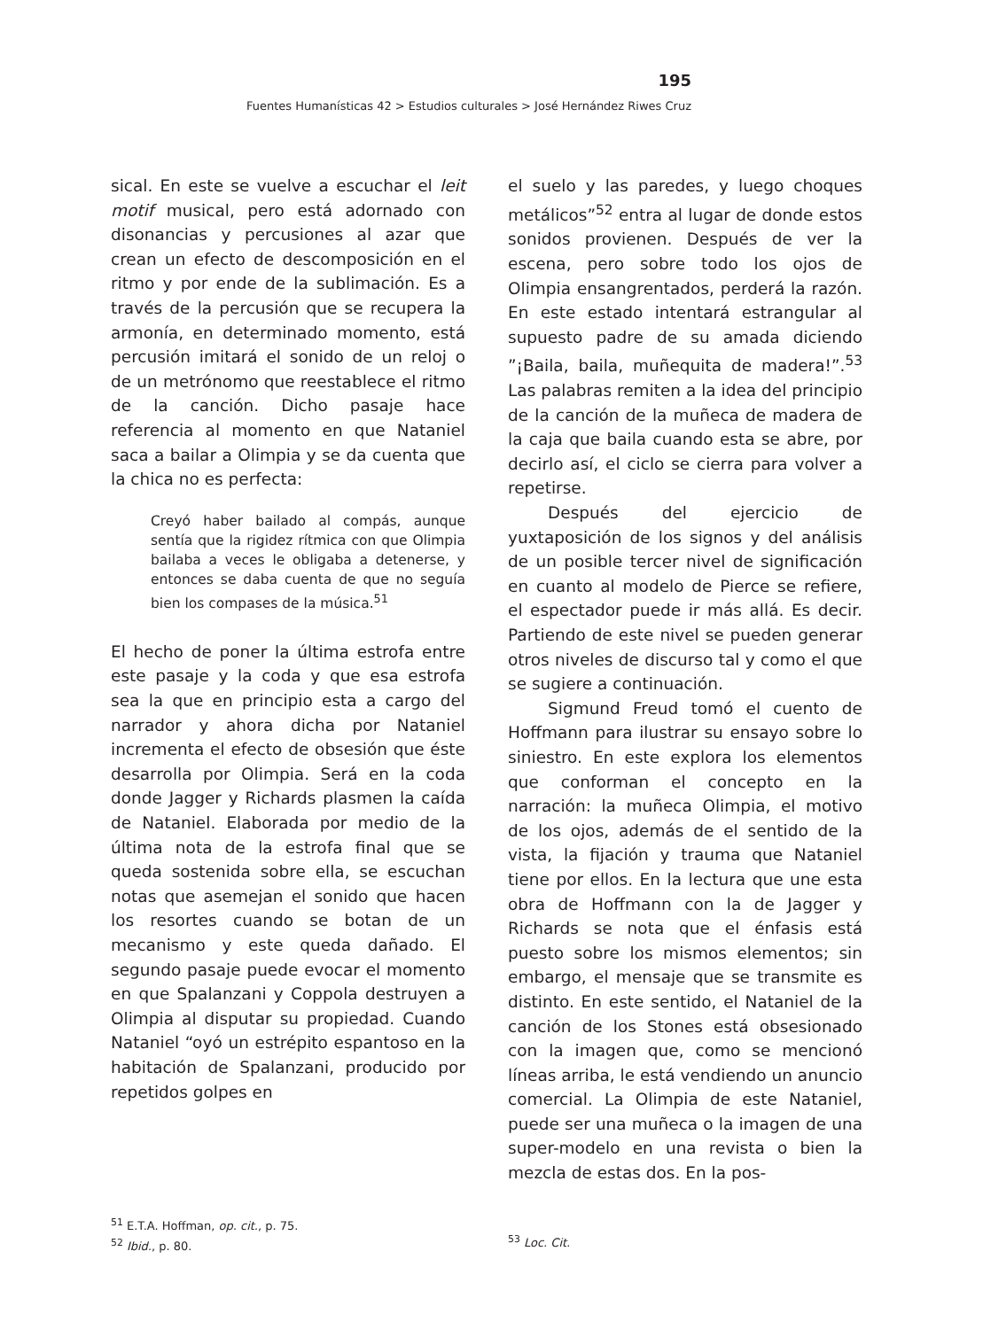195
Fuentes Humanísticas 42 > Estudios culturales > José Hernández Riwes Cruz
sical. En este se vuelve a escuchar el leit motif musical, pero está adornado con disonancias y percusiones al azar que crean un efecto de descomposición en el ritmo y por ende de la sublimación. Es a través de la percusión que se recupera la armonía, en determinado momento, está percusión imitará el sonido de un reloj o de un metrónomo que reestablece el ritmo de la canción. Dicho pasaje hace referencia al momento en que Nataniel saca a bailar a Olimpia y se da cuenta que la chica no es perfecta:
Creyó haber bailado al compás, aunque sentía que la rigidez rítmica con que Olimpia bailaba a veces le obligaba a detenerse, y entonces se daba cuenta de que no seguía bien los compases de la música.<sup>51</sup>
El hecho de poner la última estrofa entre este pasaje y la coda y que esa estrofa sea la que en principio esta a cargo del narrador y ahora dicha por Nataniel incrementa el efecto de obsesión que éste desarrolla por Olimpia. Será en la coda donde Jagger y Richards plasmen la caída de Nataniel. Elaborada por medio de la última nota de la estrofa final que se queda sostenida sobre ella, se escuchan notas que asemejan el sonido que hacen los resortes cuando se botan de un mecanismo y este queda dañado. El segundo pasaje puede evocar el momento en que Spalanzani y Coppola destruyen a Olimpia al disputar su propiedad. Cuando Nataniel “oyó un estrépito espantoso en la habitación de Spalanzani, producido por repetidos golpes en
el suelo y las paredes, y luego choques metálicos”<sup>52</sup> entra al lugar de donde estos sonidos provienen. Después de ver la escena, pero sobre todo los ojos de Olimpia ensangrentados, perderá la razón. En este estado intentará estrangular al supuesto padre de su amada diciendo ”¡Baila, baila, muñequita de madera!”.<sup>53</sup> Las palabras remiten a la idea del principio de la canción de la muñeca de madera de la caja que baila cuando esta se abre, por decirlo así, el ciclo se cierra para volver a repetirse.
Después del ejercicio de yuxtaposición de los signos y del análisis de un posible tercer nivel de significación en cuanto al modelo de Pierce se refiere, el espectador puede ir más allá. Es decir. Partiendo de este nivel se pueden generar otros niveles de discurso tal y como el que se sugiere a continuación.
Sigmund Freud tomó el cuento de Hoffmann para ilustrar su ensayo sobre lo siniestro. En este explora los elementos que conforman el concepto en la narración: la muñeca Olimpia, el motivo de los ojos, además de el sentido de la vista, la fijación y trauma que Nataniel tiene por ellos. En la lectura que une esta obra de Hoffmann con la de Jagger y Richards se nota que el énfasis está puesto sobre los mismos elementos; sin embargo, el mensaje que se transmite es distinto. En este sentido, el Nataniel de la canción de los Stones está obsesionado con la imagen que, como se mencionó líneas arriba, le está vendiendo un anuncio comercial. La Olimpia de este Nataniel, puede ser una muñeca o la imagen de una super-modelo en una revista o bien la mezcla de estas dos. En la pos-
<sup>51</sup> E.T.A. Hoffman, op. cit., p. 75.
<sup>52</sup> Ibid., p. 80.
<sup>53</sup> Loc. Cit.